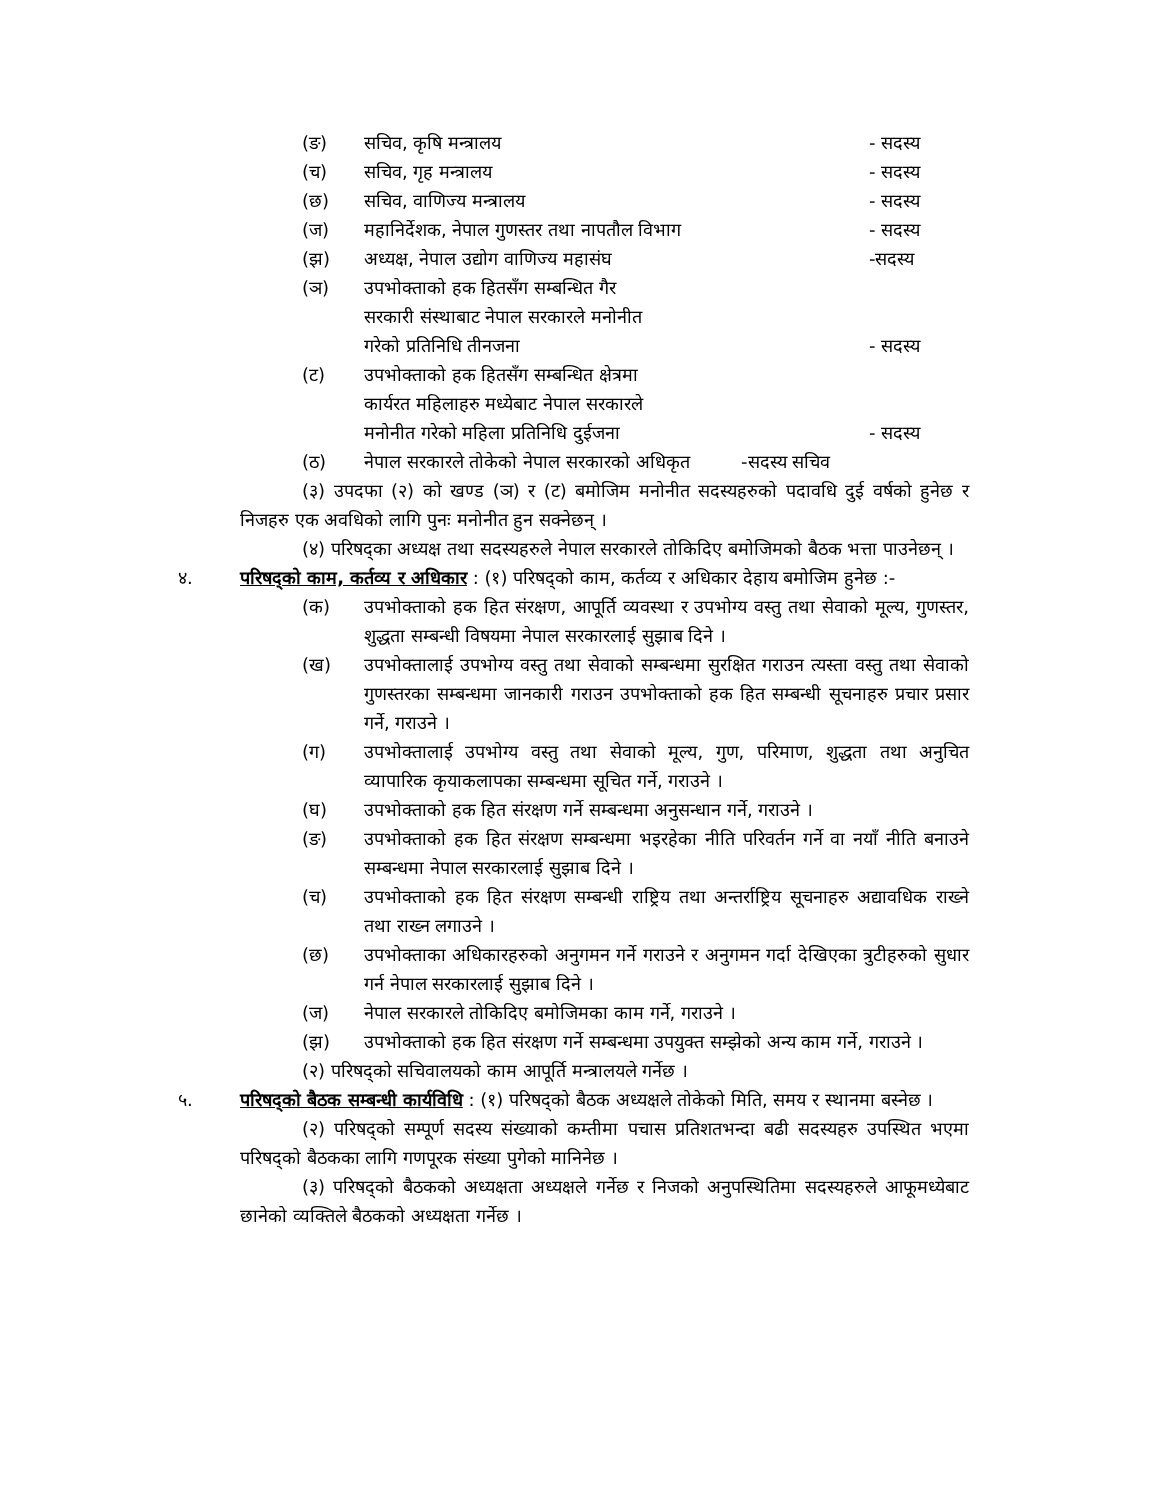(ङ) सचिव, कृषि मन्त्रालय - सदस्य
(च) सचिव, गृह मन्त्रालय - सदस्य
(छ) सचिव, वाणिज्य मन्त्रालय - सदस्य
(ज) महानिर्देशक, नेपाल गुणस्तर तथा नापतौल विभाग - सदस्य
(झ) अध्यक्ष, नेपाल उद्योग वाणिज्य महासंघ -सदस्य
(ञ) उपभोक्ताको हक हितसँग सम्बन्धित गैर
सरकारी संस्थाबाट नेपाल सरकारले मनोनीत
गरेको प्रतिनिधि तीनजना
- सदस्य
(ट) उपभोक्ताको हक हितसँग सम्बन्धित क्षेत्रमा
कार्यरत महिलाहरु मध्येबाट नेपाल सरकारले
मनोनीत गरेको महिला प्रतिनिधि दुईजना
- सदस्य
(ठ) नेपाल सरकारले तोकेको नेपाल सरकारको अधिकृत -सदस्य सचिव
(३) उपदफा (२) को खण्ड (ञ) र (ट) बमोजिम मनोनीत सदस्यहरुको पदावधि दुई वर्षको हुनेछ र निजहरु एक अवधिको लागि पुनः मनोनीत हुन सक्नेछन् ।
(४) परिषद्का अध्यक्ष तथा सदस्यहरुले नेपाल सरकारले तोकिदिए बमोजिमको बैठक भत्ता पाउनेछन् ।
४. परिषद्को काम, कर्तव्य र अधिकार : (१) परिषद्को काम, कर्तव्य र अधिकार देहाय बमोजिम हुनेछ :-
(क) उपभोक्ताको हक हित संरक्षण, आपूर्ति व्यवस्था र उपभोग्य वस्तु तथा सेवाको मूल्य, गुणस्तर, शुद्धता सम्बन्धी विषयमा नेपाल सरकारलाई सुझाब दिने ।
(ख) उपभोक्तालाई उपभोग्य वस्तु तथा सेवाको सम्बन्धमा सुरक्षित गराउन त्यस्ता वस्तु तथा सेवाको गुणस्तरका सम्बन्धमा जानकारी गराउन उपभोक्ताको हक हित सम्बन्धी सूचनाहरु प्रचार प्रसार गर्ने, गराउने ।
(ग) उपभोक्तालाई उपभोग्य वस्तु तथा सेवाको मूल्य, गुण, परिमाण, शुद्धता तथा अनुचित व्यापारिक कृयाकलापका सम्बन्धमा सूचित गर्ने, गराउने ।
(घ) उपभोक्ताको हक हित संरक्षण गर्ने सम्बन्धमा अनुसन्धान गर्ने, गराउने ।
(ङ) उपभोक्ताको हक हित संरक्षण सम्बन्धमा भइरहेका नीति परिवर्तन गर्ने वा नयाँ नीति बनाउने सम्बन्धमा नेपाल सरकारलाई सुझाब दिने ।
(च) उपभोक्ताको हक हित संरक्षण सम्बन्धी राष्ट्रिय तथा अन्तर्राष्ट्रिय सूचनाहरु अद्यावधिक राख्ने तथा राख्न लगाउने ।
(छ) उपभोक्ताका अधिकारहरुको अनुगमन गर्ने गराउने र अनुगमन गर्दा देखिएका त्रुटीहरुको सुधार गर्न नेपाल सरकारलाई सुझाब दिने ।
(ज) नेपाल सरकारले तोकिदिए बमोजिमका काम गर्ने, गराउने ।
(झ) उपभोक्ताको हक हित संरक्षण गर्ने सम्बन्धमा उपयुक्त सम्झेको अन्य काम गर्ने, गराउने ।
(२) परिषद्को सचिवालयको काम आपूर्ति मन्त्रालयले गर्नेछ ।
५. परिषद्को बैठक सम्बन्धी कार्यविधि : (१) परिषद्को बैठक अध्यक्षले तोकेको मिति, समय र स्थानमा बस्नेछ ।
(२) परिषद्को सम्पूर्ण सदस्य संख्याको कम्तीमा पचास प्रतिशतभन्दा बढी सदस्यहरु उपस्थित भएमा परिषद्को बैठकका लागि गणपूरक संख्या पुगेको मानिनेछ ।
(३) परिषद्को बैठकको अध्यक्षता अध्यक्षले गर्नेछ र निजको अनुपस्थितिमा सदस्यहरुले आफूमध्येबाट छानेको व्यक्तिले बैठकको अध्यक्षता गर्नेछ ।